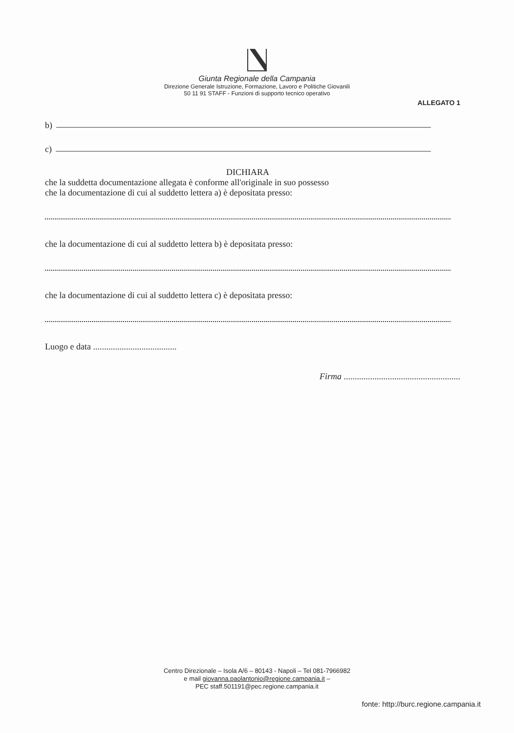Giunta Regionale della Campania
Direzione Generale Istruzione, Formazione, Lavoro e Politiche Giovanili
50 11 91 STAFF - Funzioni di supporto tecnico operativo
ALLEGATO 1
b)
c)
DICHIARA
che la suddetta documentazione allegata è conforme all'originale in suo possesso
che la documentazione di cui al suddetto lettera a) è depositata presso:
che la documentazione di cui al suddetto lettera b) è depositata presso:
che la documentazione di cui al suddetto lettera c) è depositata presso:
Luogo e data ......................................
Firma .....................................................
Centro Direzionale – Isola A/6 – 80143 - Napoli – Tel 081-7966982
e mail giovanna.paolantonio@regione.campania.it –
PEC staff.501191@pec.regione.campania.it
fonte: http://burc.regione.campania.it